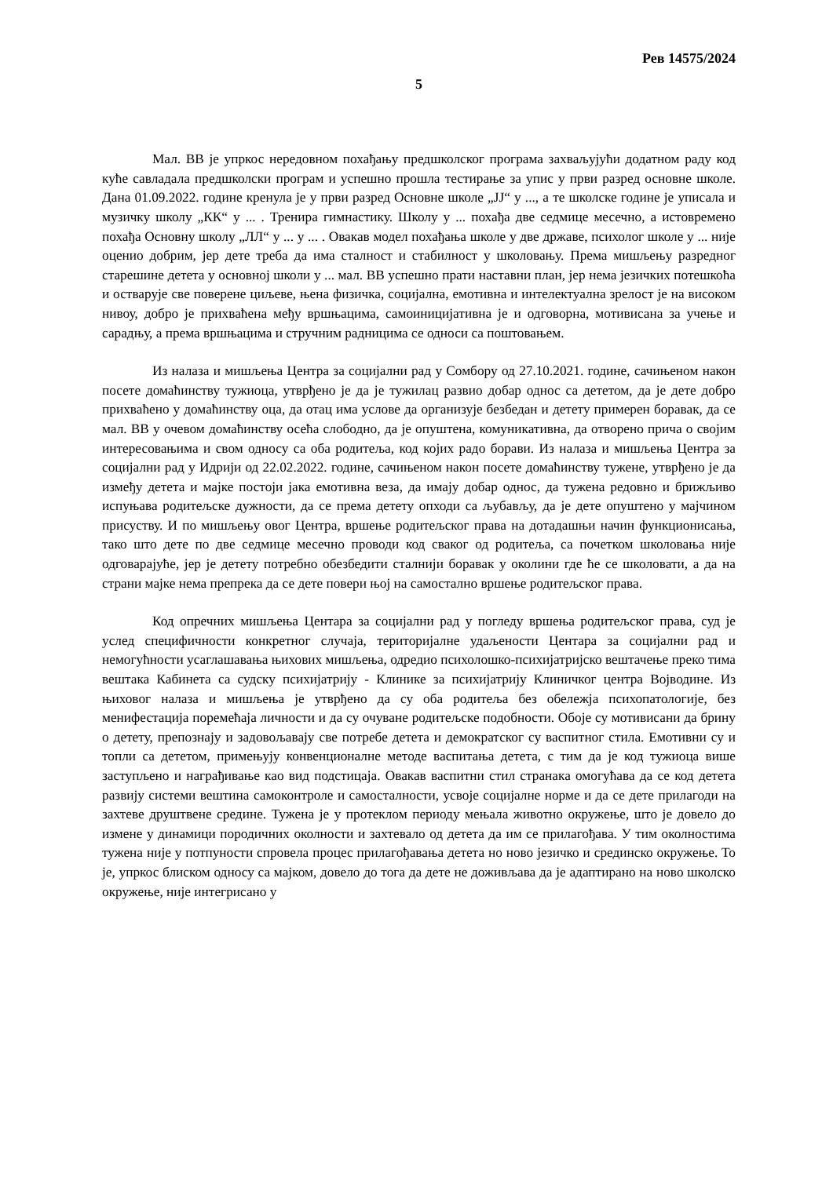Рев 14575/2024
5
Мал. ВВ је упркос нередовном похађању предшколског програма захваљујући додатном раду код куће савладала предшколски програм и успешно прошла тестирање за упис у први разред основне школе. Дана 01.09.2022. године кренула је у први разред Основне школе „ЈЈ“ у ..., а те школске године је уписала и музичку школу „КК“ у ... . Тренира гимнастику. Школу у ... похађа две седмице месечно, а истовремено похађа Основну школу „ЛЛ“ у ... у ... . Овакав модел похађања школе у две државе, психолог школе у ... није оценио добрим, јер дете треба да има сталност и стабилност у школовању. Према мишљењу разредног старешине детета у основној школи у ... мал. ВВ успешно прати наставни план, јер нема језичких потешкоћа и остварује све поверене циљеве, њена физичка, социјална, емотивна и интелектуална зрелост је на високом нивоу, добро је прихваћена међу вршњацима, самоиницијативна је и одговорна, мотивисана за учење и сарадњу, а према вршњацима и стручним радницима се односи са поштовањем.
Из налаза и мишљења Центра за социјални рад у Сомбору од 27.10.2021. године, сачињеном након посете домаћинству тужиоца, утврђено је да је тужилац развио добар однос са дететом, да је дете добро прихваћено у домаћинству оца, да отац има услове да организује безбедан и детету примерен боравак, да се мал. ВВ у очевом домаћинству осећа слободно, да је опуштена, комуникативна, да отворено прича о својим интересовањима и свом односу са оба родитеља, код којих радо борави. Из налаза и мишљења Центра за социјални рад у Идрији од 22.02.2022. године, сачињеном након посете домаћинству тужене, утврђено је да између детета и мајке постоји јака емотивна веза, да имају добар однос, да тужена редовно и брижљиво испуњава родитељске дужности, да се према детету опходи са љубављу, да је дете опуштено у мајчином присуству. И по мишљењу овог Центра, вршење родитељског права на дотадашњи начин функционисања, тако што дете по две седмице месечно проводи код сваког од родитеља, са почетком школовања није одговарајуће, јер је детету потребно обезбедити сталнији боравак у околини где ће се школовати, а да на страни мајке нема препрека да се дете повери њој на самостално вршење родитељског права.
Код опречних мишљења Центара за социјални рад у погледу вршења родитељског права, суд је услед специфичности конкретног случаја, територијалне удаљености Центара за социјални рад и немогућности усаглашавања њихових мишљења, одредио психолошко-психијатријско вештачење преко тима вештака Кабинета са судску психијатрију - Клинике за психијатрију Клиничког центра Војводине. Из њиховог налаза и мишљења је утврђено да су оба родитеља без обележја психопатологије, без менифестација поремећаја личности и да су очуване родитељске подобности. Обоје су мотивисани да брину о детету, препознају и задовољавају све потребе детета и демократског су васпитног стила. Емотивни су и топли са дететом, примењују конвенционалне методе васпитања детета, с тим да је код тужиоца више заступљено и награђивање као вид подстицаја. Овакав васпитни стил странака омогућава да се код детета развију системи вештина самоконтроле и самосталности, усвоје социјалне норме и да се дете прилагоди на захтеве друштвене средине. Тужена је у протеклом периоду мењала животно окружење, што је довело до измене у динамици породичних околности и захтевало од детета да им се прилагођава. У тим околностима тужена није у потпуности спровела процес прилагођавања детета но ново језичко и срединско окружење. То је, упркос блиском односу са мајком, довело до тога да дете не доживљава да је адаптирано на ново школско окружење, није интегрисано у